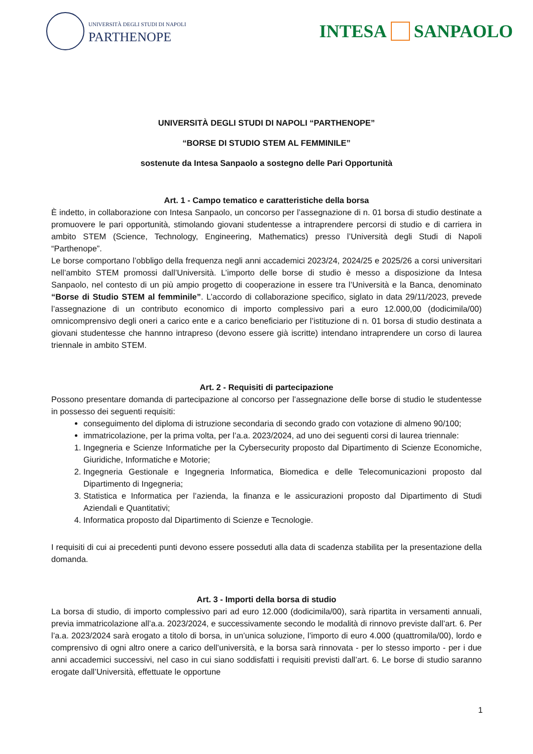UNIVERSITÀ DEGLI STUDI DI NAPOLI
PARTHENOPE
INTESA SANPAOLO
UNIVERSITÀ DEGLI STUDI DI NAPOLI “PARTHENOPE”
“BORSE DI STUDIO STEM AL FEMMINILE”
sostenute da Intesa Sanpaolo a sostegno delle Pari Opportunità
Art. 1 - Campo tematico e caratteristiche della borsa
È indetto, in collaborazione con Intesa Sanpaolo, un concorso per l’assegnazione di n. 01 borsa di studio destinate a promuovere le pari opportunità, stimolando giovani studentesse a intraprendere percorsi di studio e di carriera in ambito STEM (Science, Technology, Engineering, Mathematics) presso l’Università degli Studi di Napoli “Parthenope”.
Le borse comportano l’obbligo della frequenza negli anni accademici 2023/24, 2024/25 e 2025/26 a corsi universitari nell’ambito STEM promossi dall’Università. L’importo delle borse di studio è messo a disposizione da Intesa Sanpaolo, nel contesto di un più ampio progetto di cooperazione in essere tra l’Università e la Banca, denominato “Borse di Studio STEM al femminile”. L’accordo di collaborazione specifico, siglato in data 29/11/2023, prevede l’assegnazione di un contributo economico di importo complessivo pari a euro 12.000,00 (dodicimila/00) omnicomprensivo degli oneri a carico ente e a carico beneficiario per l’istituzione di n. 01 borsa di studio destinata a giovani studentesse che hannno intrapreso (devono essere già iscritte) intendano intraprendere un corso di laurea triennale in ambito STEM.
Art. 2 - Requisiti di partecipazione
Possono presentare domanda di partecipazione al concorso per l’assegnazione delle borse di studio le studentesse in possesso dei seguenti requisiti:
conseguimento del diploma di istruzione secondaria di secondo grado con votazione di almeno 90/100;
immatricolazione, per la prima volta, per l’a.a. 2023/2024, ad uno dei seguenti corsi di laurea triennale:
1. Ingegneria e Scienze Informatiche per la Cybersecurity proposto dal Dipartimento di Scienze Economiche, Giuridiche, Informatiche e Motorie;
2. Ingegneria Gestionale e Ingegneria Informatica, Biomedica e delle Telecomunicazioni proposto dal Dipartimento di Ingegneria;
3. Statistica e Informatica per l’azienda, la finanza e le assicurazioni proposto dal Dipartimento di Studi Aziendali e Quantitativi;
4. Informatica proposto dal Dipartimento di Scienze e Tecnologie.
I requisiti di cui ai precedenti punti devono essere posseduti alla data di scadenza stabilita per la presentazione della domanda.
Art. 3 - Importi della borsa di studio
La borsa di studio, di importo complessivo pari ad euro 12.000 (dodicimila/00), sarà ripartita in versamenti annuali, previa immatricolazione all’a.a. 2023/2024, e successivamente secondo le modalità di rinnovo previste dall’art. 6. Per l’a.a. 2023/2024 sarà erogato a titolo di borsa, in un’unica soluzione, l’importo di euro 4.000 (quattromila/00), lordo e comprensivo di ogni altro onere a carico dell’università, e la borsa sarà rinnovata - per lo stesso importo - per i due anni accademici successivi, nel caso in cui siano soddisfatti i requisiti previsti dall’art. 6. Le borse di studio saranno erogate dall’Università, effettuate le opportune
1